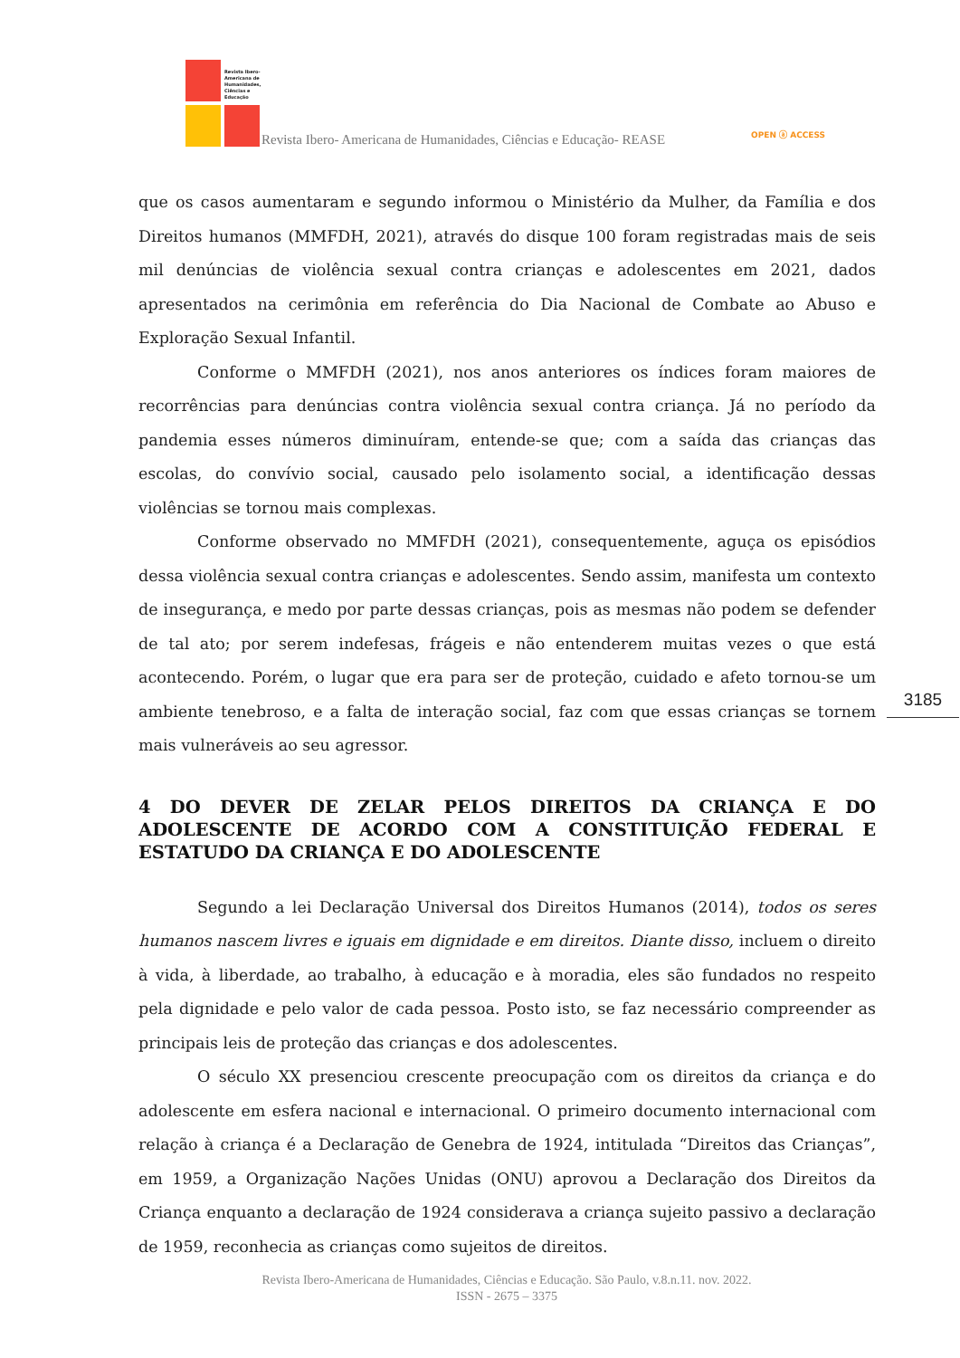Revista Ibero-Americana de Humanidades, Ciências e Educação
Revista Ibero- Americana de Humanidades, Ciências e Educação- REASE
OPEN ⓐ ACCESS
que os casos aumentaram e segundo informou o Ministério da Mulher, da Família e dos Direitos humanos (MMFDH, 2021), através do disque 100 foram registradas mais de seis mil denúncias de violência sexual contra crianças e adolescentes em 2021, dados apresentados na cerimônia em referência do Dia Nacional de Combate ao Abuso e Exploração Sexual Infantil.
Conforme o MMFDH (2021), nos anos anteriores os índices foram maiores de recorrências para denúncias contra violência sexual contra criança. Já no período da pandemia esses números diminuíram, entende-se que; com a saída das crianças das escolas, do convívio social, causado pelo isolamento social, a identificação dessas violências se tornou mais complexas.
Conforme observado no MMFDH (2021), consequentemente, aguça os episódios dessa violência sexual contra crianças e adolescentes. Sendo assim, manifesta um contexto de insegurança, e medo por parte dessas crianças, pois as mesmas não podem se defender de tal ato; por serem indefesas, frágeis e não entenderem muitas vezes o que está acontecendo. Porém, o lugar que era para ser de proteção, cuidado e afeto tornou-se um ambiente tenebroso, e a falta de interação social, faz com que essas crianças se tornem mais vulneráveis ao seu agressor.
4 DO DEVER DE ZELAR PELOS DIREITOS DA CRIANÇA E DO ADOLESCENTE DE ACORDO COM A CONSTITUIÇÃO FEDERAL E ESTATUDO DA CRIANÇA E DO ADOLESCENTE
Segundo a lei Declaração Universal dos Direitos Humanos (2014), todos os seres humanos nascem livres e iguais em dignidade e em direitos. Diante disso, incluem o direito à vida, à liberdade, ao trabalho, à educação e à moradia, eles são fundados no respeito pela dignidade e pelo valor de cada pessoa. Posto isto, se faz necessário compreender as principais leis de proteção das crianças e dos adolescentes.
O século XX presenciou crescente preocupação com os direitos da criança e do adolescente em esfera nacional e internacional. O primeiro documento internacional com relação à criança é a Declaração de Genebra de 1924, intitulada “Direitos das Crianças”, em 1959, a Organização Nações Unidas (ONU) aprovou a Declaração dos Direitos da Criança enquanto a declaração de 1924 considerava a criança sujeito passivo a declaração de 1959, reconhecia as crianças como sujeitos de direitos.
3185
Revista Ibero-Americana de Humanidades, Ciências e Educação. São Paulo, v.8.n.11. nov. 2022.
ISSN - 2675 – 3375